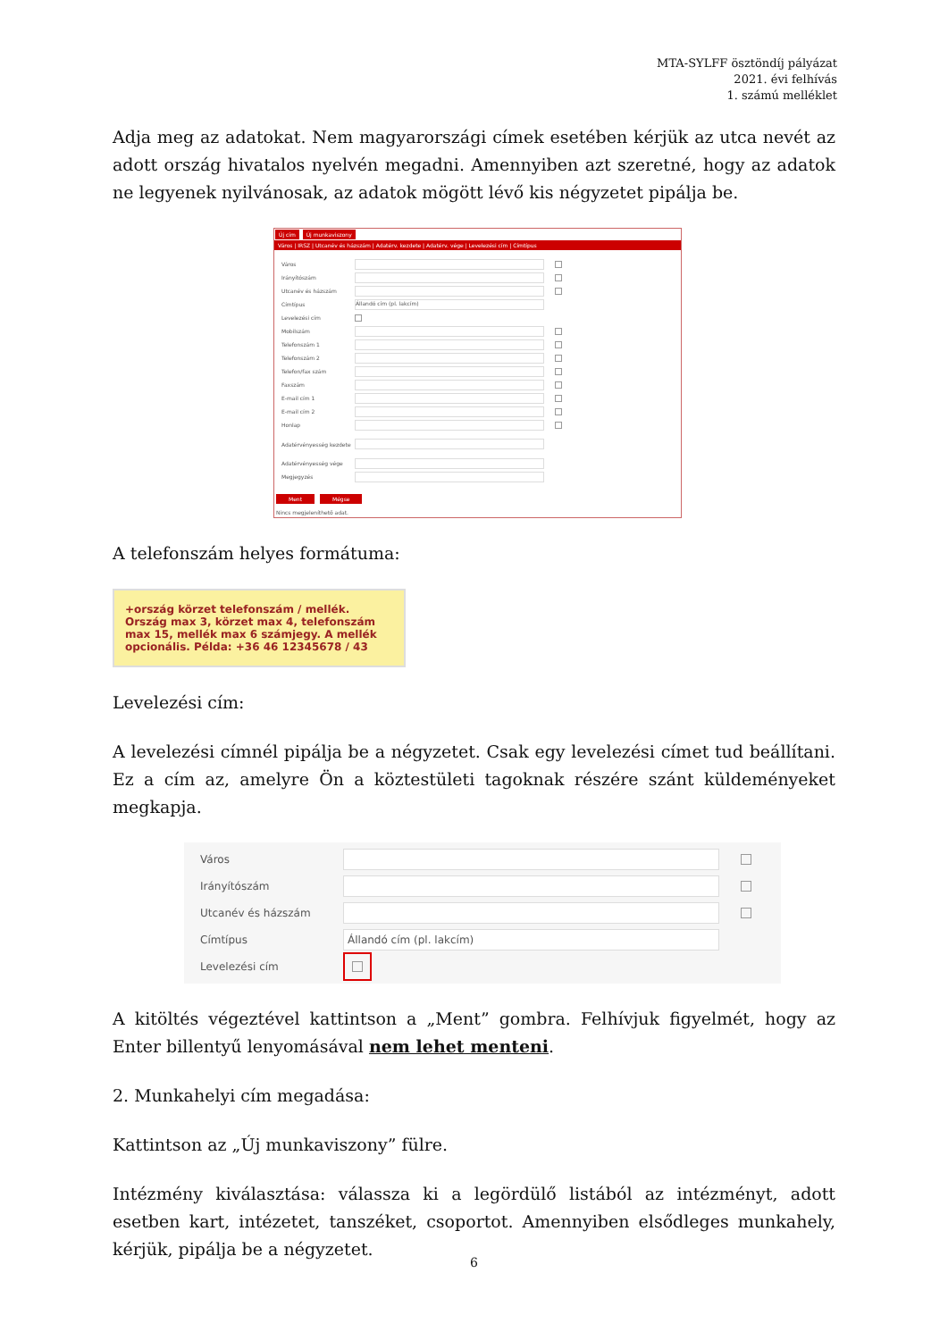MTA-SYLFF ösztöndíj pályázat
2021. évi felhívás
1. számú melléklet
Adja meg az adatokat. Nem magyarországi címek esetében kérjük az utca nevét az adott ország hivatalos nyelvén megadni. Amennyiben azt szeretné, hogy az adatok ne legyenek nyilvánosak, az adatok mögött lévő kis négyzetet pipálja be.
Új cím Új munkaviszony
Város | IRSZ | Utcanév és házszám | Adatérv. kezdete | Adatérv. vége | Levelezési cím | Címtípus
Város
Irányítószám
Utcanév és házszám
Címtípus Állandó cím (pl. lakcím)
Levelezési cím
Mobilszám
Telefonszám 1
Telefonszám 2
Telefon/fax szám
Faxszám
E-mail cím 1
E-mail cím 2
Honlap
Adatérvényesség kezdete
Adatérvényesség vége
Megjegyzés
Ment Mégse
Nincs megjeleníthető adat.
A telefonszám helyes formátuma:
+ország körzet telefonszám / mellék. Ország max 3, körzet max 4, telefonszám max 15, mellék max 6 számjegy. A mellék opcionális. Példa: +36 46 12345678 / 43
Levelezési cím:
A levelezési címnél pipálja be a négyzetet. Csak egy levelezési címet tud beállítani. Ez a cím az, amelyre Ön a köztestületi tagoknak részére szánt küldeményeket megkapja.
Város
Irányítószám
Utcanév és házszám
Címtípus Állandó cím (pl. lakcím)
Levelezési cím
A kitöltés végeztével kattintson a „Ment” gombra. Felhívjuk figyelmét, hogy az Enter billentyű lenyomásával nem lehet menteni.
2. Munkahelyi cím megadása:
Kattintson az „Új munkaviszony” fülre.
Intézmény kiválasztása: válassza ki a legördülő listából az intézményt, adott esetben kart, intézetet, tanszéket, csoportot. Amennyiben elsődleges munkahely, kérjük, pipálja be a négyzetet.
6